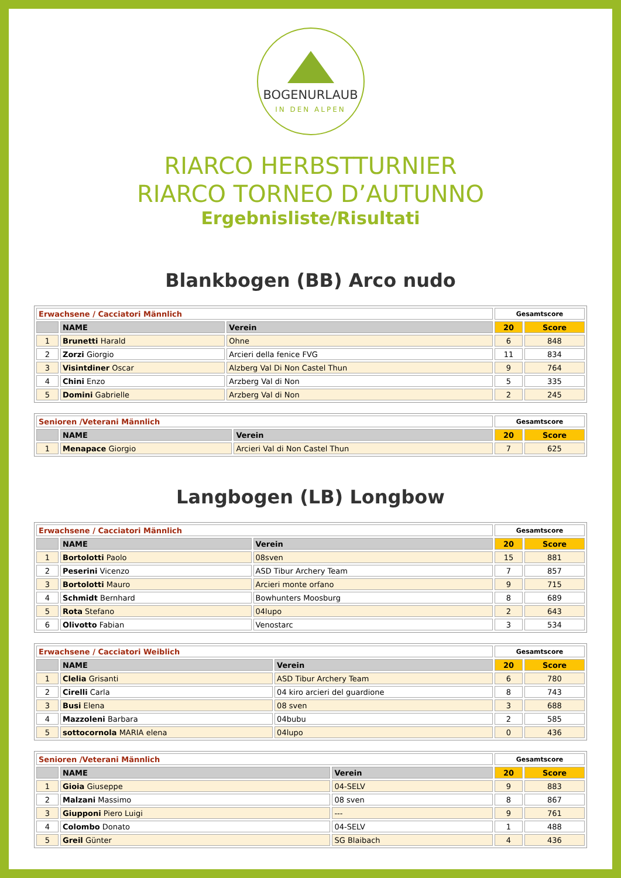BOGENURLAUB
IN DEN ALPEN
RIARCO HERBSTTURNIER
RIARCO TORNEO D’AUTUNNO
Ergebnisliste/Risultati
Blankbogen (BB) Arco nudo
| Erwachsene / Cacciatori Männlich | | | Gesamtscore | |
| --- | --- | --- | --- | --- |
| | NAME | Verein | 20 | Score |
| 1 | Brunetti Harald | Ohne | 6 | 848 |
| 2 | Zorzi Giorgio | Arcieri della fenice FVG | 11 | 834 |
| 3 | Visintdiner Oscar | Alzberg Val Di Non Castel Thun | 9 | 764 |
| 4 | Chini Enzo | Arzberg Val di Non | 5 | 335 |
| 5 | Domini Gabrielle | Arzberg Val di Non | 2 | 245 |
| Senioren /Veterani Männlich | | | Gesamtscore | |
| --- | --- | --- | --- | --- |
| | NAME | Verein | 20 | Score |
| 1 | Menapace Giorgio | Arcieri Val di Non Castel Thun | 7 | 625 |
Langbogen (LB) Longbow
| Erwachsene / Cacciatori Männlich | | | Gesamtscore | |
| --- | --- | --- | --- | --- |
| | NAME | Verein | 20 | Score |
| 1 | Bortolotti Paolo | 08sven | 15 | 881 |
| 2 | Peserini Vicenzo | ASD Tibur Archery Team | 7 | 857 |
| 3 | Bortolotti Mauro | Arcieri monte orfano | 9 | 715 |
| 4 | Schmidt Bernhard | Bowhunters Moosburg | 8 | 689 |
| 5 | Rota Stefano | 04lupo | 2 | 643 |
| 6 | Olivotto Fabian | Venostarc | 3 | 534 |
| Erwachsene / Cacciatori Weiblich | | | Gesamtscore | |
| --- | --- | --- | --- | --- |
| | NAME | Verein | 20 | Score |
| 1 | Clelia Grisanti | ASD Tibur Archery Team | 6 | 780 |
| 2 | Cirelli Carla | 04 kiro arcieri del guardione | 8 | 743 |
| 3 | Busi Elena | 08 sven | 3 | 688 |
| 4 | Mazzoleni Barbara | 04bubu | 2 | 585 |
| 5 | sottocornola MARIA elena | 04lupo | 0 | 436 |
| Senioren /Veterani Männlich | | | Gesamtscore | |
| --- | --- | --- | --- | --- |
| | NAME | Verein | 20 | Score |
| 1 | Gioia Giuseppe | 04-SELV | 9 | 883 |
| 2 | Malzani Massimo | 08 sven | 8 | 867 |
| 3 | Giupponi Piero Luigi | --- | 9 | 761 |
| 4 | Colombo Donato | 04-SELV | 1 | 488 |
| 5 | Greil Günter | SG Blaibach | 4 | 436 |